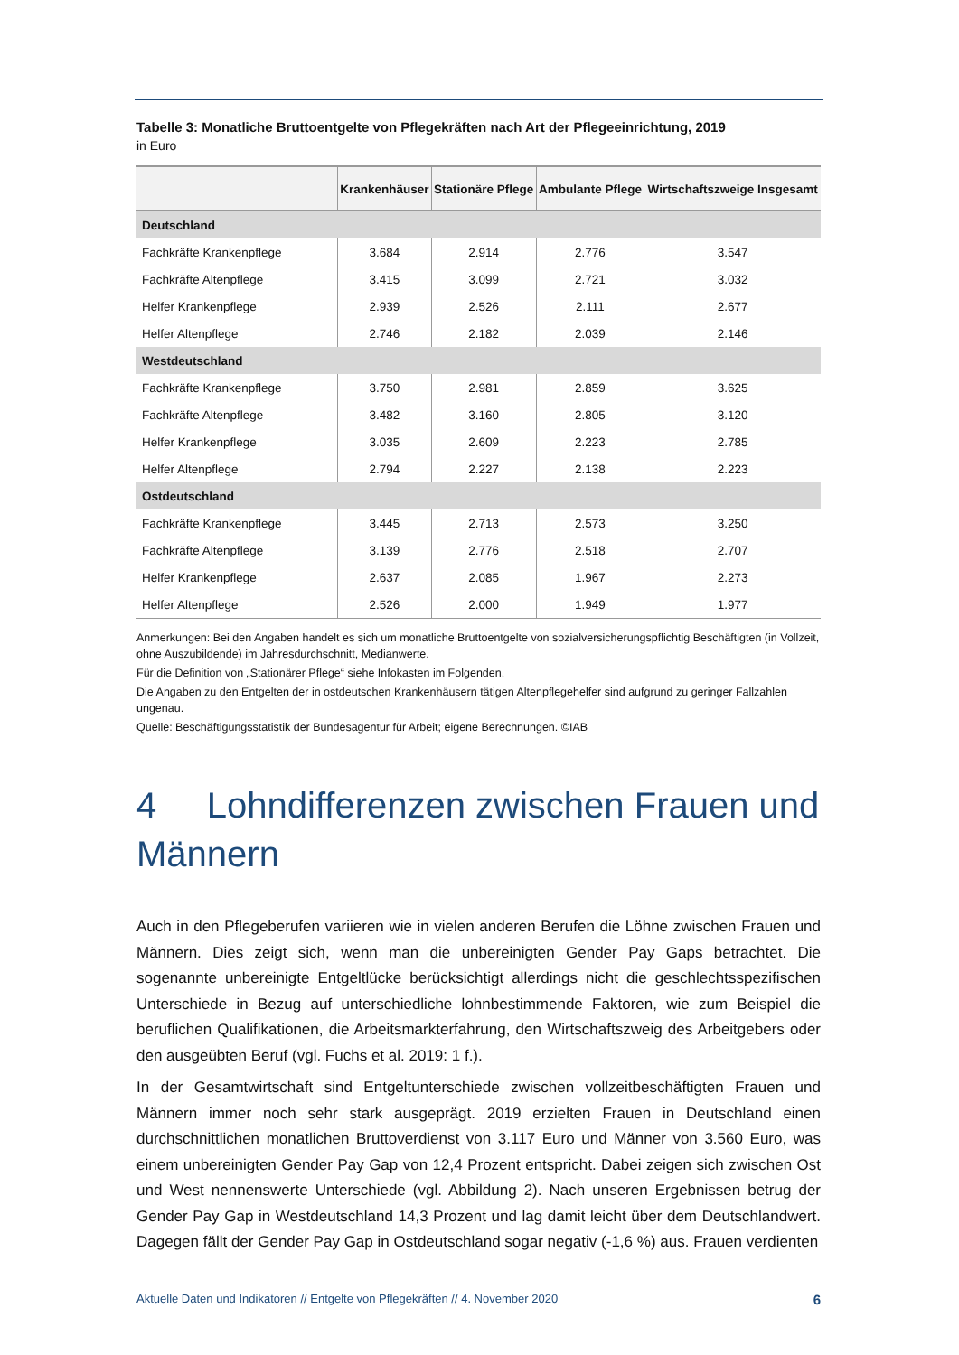Tabelle 3: Monatliche Bruttoentgelte von Pflegekräften nach Art der Pflegeeinrichtung, 2019
in Euro
| | Krankenhäuser | Stationäre Pflege | Ambulante Pflege | Wirtschaftszweige Insgesamt |
| --- | --- | --- | --- | --- |
| Deutschland | | | | |
| Fachkräfte Krankenpflege | 3.684 | 2.914 | 2.776 | 3.547 |
| Fachkräfte Altenpflege | 3.415 | 3.099 | 2.721 | 3.032 |
| Helfer Krankenpflege | 2.939 | 2.526 | 2.111 | 2.677 |
| Helfer Altenpflege | 2.746 | 2.182 | 2.039 | 2.146 |
| Westdeutschland | | | | |
| Fachkräfte Krankenpflege | 3.750 | 2.981 | 2.859 | 3.625 |
| Fachkräfte Altenpflege | 3.482 | 3.160 | 2.805 | 3.120 |
| Helfer Krankenpflege | 3.035 | 2.609 | 2.223 | 2.785 |
| Helfer Altenpflege | 2.794 | 2.227 | 2.138 | 2.223 |
| Ostdeutschland | | | | |
| Fachkräfte Krankenpflege | 3.445 | 2.713 | 2.573 | 3.250 |
| Fachkräfte Altenpflege | 3.139 | 2.776 | 2.518 | 2.707 |
| Helfer Krankenpflege | 2.637 | 2.085 | 1.967 | 2.273 |
| Helfer Altenpflege | 2.526 | 2.000 | 1.949 | 1.977 |
Anmerkungen: Bei den Angaben handelt es sich um monatliche Bruttoentgelte von sozialversicherungspflichtig Beschäftigten (in Vollzeit, ohne Auszubildende) im Jahresdurchschnitt, Medianwerte.
Für die Definition von „Stationärer Pflege“ siehe Infokasten im Folgenden.
Die Angaben zu den Entgelten der in ostdeutschen Krankenhäusern tätigen Altenpflegehelfer sind aufgrund zu geringer Fallzahlen ungenau.
Quelle: Beschäftigungsstatistik der Bundesagentur für Arbeit; eigene Berechnungen. ©IAB
4 Lohndifferenzen zwischen Frauen und Männern
Auch in den Pflegeberufen variieren wie in vielen anderen Berufen die Löhne zwischen Frauen und Männern. Dies zeigt sich, wenn man die unbereinigten Gender Pay Gaps betrachtet. Die sogenannte unbereinigte Entgeltlücke berücksichtigt allerdings nicht die geschlechtsspezifischen Unterschiede in Bezug auf unterschiedliche lohnbestimmende Faktoren, wie zum Beispiel die beruflichen Qualifikationen, die Arbeitsmarkterfahrung, den Wirtschaftszweig des Arbeitgebers oder den ausgeübten Beruf (vgl. Fuchs et al. 2019: 1 f.).
In der Gesamtwirtschaft sind Entgeltunterschiede zwischen vollzeitbeschäftigten Frauen und Männern immer noch sehr stark ausgeprägt. 2019 erzielten Frauen in Deutschland einen durchschnittlichen monatlichen Bruttoverdienst von 3.117 Euro und Männer von 3.560 Euro, was einem unbereinigten Gender Pay Gap von 12,4 Prozent entspricht. Dabei zeigen sich zwischen Ost und West nennenswerte Unterschiede (vgl. Abbildung 2). Nach unseren Ergebnissen betrug der Gender Pay Gap in Westdeutschland 14,3 Prozent und lag damit leicht über dem Deutschlandwert. Dagegen fällt der Gender Pay Gap in Ostdeutschland sogar negativ (-1,6 %) aus. Frauen verdienten
Aktuelle Daten und Indikatoren // Entgelte von Pflegekräften // 4. November 2020 6